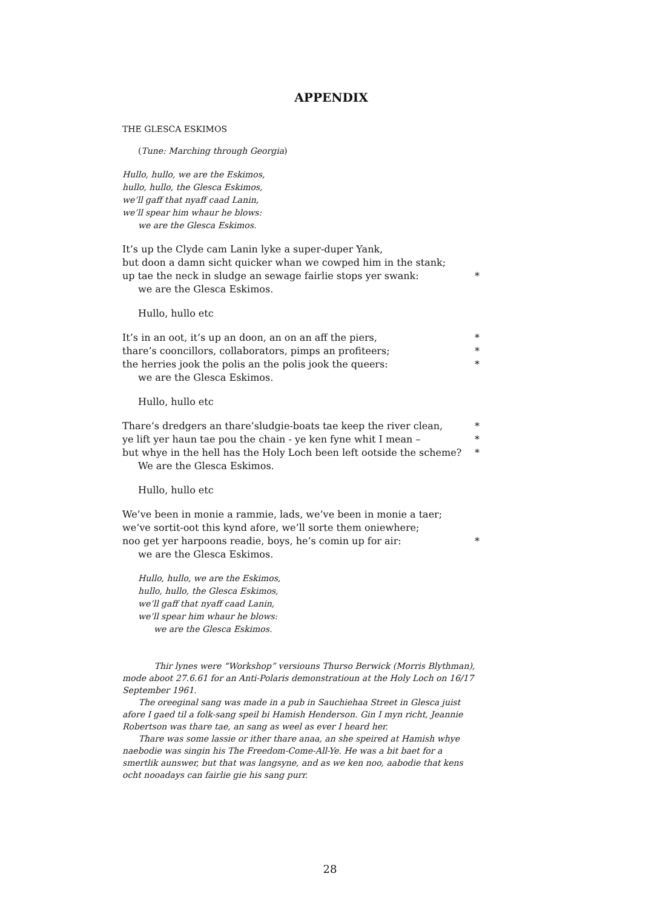APPENDIX
THE GLESCA ESKIMOS
(Tune: Marching through Georgia)
Hullo, hullo, we are the Eskimos,
hullo, hullo, the Glesca Eskimos,
we’ll gaff that nyaff caad Lanin,
we’ll spear him whaur he blows:
we are the Glesca Eskimos.
It’s up the Clyde cam Lanin lyke a super-duper Yank,
but doon a damn sicht quicker whan we cowped him in the stank;
up tae the neck in sludge an sewage fairlie stops yer swank: *
we are the Glesca Eskimos.
Hullo, hullo etc
It’s in an oot, it’s up an doon, an on an aff the piers, *
thare’s cooncillors, collaborators, pimps an profiteers; *
the herries jook the polis an the polis jook the queers: *
we are the Glesca Eskimos.
Hullo, hullo etc
Thare’s dredgers an thare’sludgie-boats tae keep the river clean, *
ye lift yer haun tae pou the chain - ye ken fyne whit I mean – *
but whye in the hell has the Holy Loch been left ootside the scheme? *
We are the Glesca Eskimos.
Hullo, hullo etc
We’ve been in monie a rammie, lads, we’ve been in monie a taer;
we’ve sortit-oot this kynd afore, we’ll sorte them oniewhere;
noo get yer harpoons readie, boys, he’s comin up for air: *
we are the Glesca Eskimos.
Hullo, hullo, we are the Eskimos,
hullo, hullo, the Glesca Eskimos,
we’ll gaff that nyaff caad Lanin,
we’ll spear him whaur he blows:
we are the Glesca Eskimos.
Thir lynes were “Workshop” versiouns Thurso Berwick (Morris Blythman), mode aboot 27.6.61 for an Anti-Polaris demonstratioun at the Holy Loch on 16/17 September 1961.
The oreeginal sang was made in a pub in Sauchiehaa Street in Glesca juist afore I gaed til a folk-sang speil bi Hamish Henderson. Gin I myn richt, Jeannie Robertson was thare tae, an sang as weel as ever I heard her.
Thare was some lassie or ither thare anaa, an she speired at Hamish whye naebodie was singin his The Freedom-Come-All-Ye. He was a bit baet for a smertlik aunswer, but that was langsyne, and as we ken noo, aabodie that kens ocht nooadays can fairlie gie his sang purr.
28